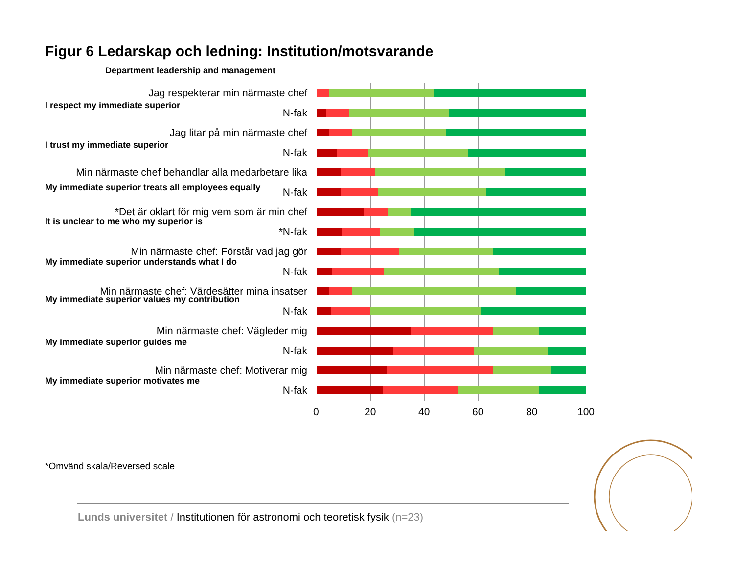Figur 6 Ledarskap och ledning: Institution/motsvarande
Department leadership and management
Jag respekterar min närmaste chef
I respect my immediate superior
N-fak
Jag litar på min närmaste chef
I trust my immediate superior
N-fak
Min närmaste chef behandlar alla medarbetare lika
My immediate superior treats all employees equally N-fak
*Det är oklart för mig vem som är min chef
It is unclear to me who my superior is
*N-fak
Min närmaste chef: Förstår vad jag gör
My immediate superior understands what I do
N-fak
Min närmaste chef: Värdesätter mina insatser
My immediate superior values my contribution
N-fak
Min närmaste chef: Vägleder mig
My immediate superior guides me
N-fak
Min närmaste chef: Motiverar mig
My immediate superior motivates me
N-fak
0 20 40 60 80 100
*Omvänd skala/Reversed scale
Lunds universitet / Institutionen för astronomi och teoretisk fysik (n=23)